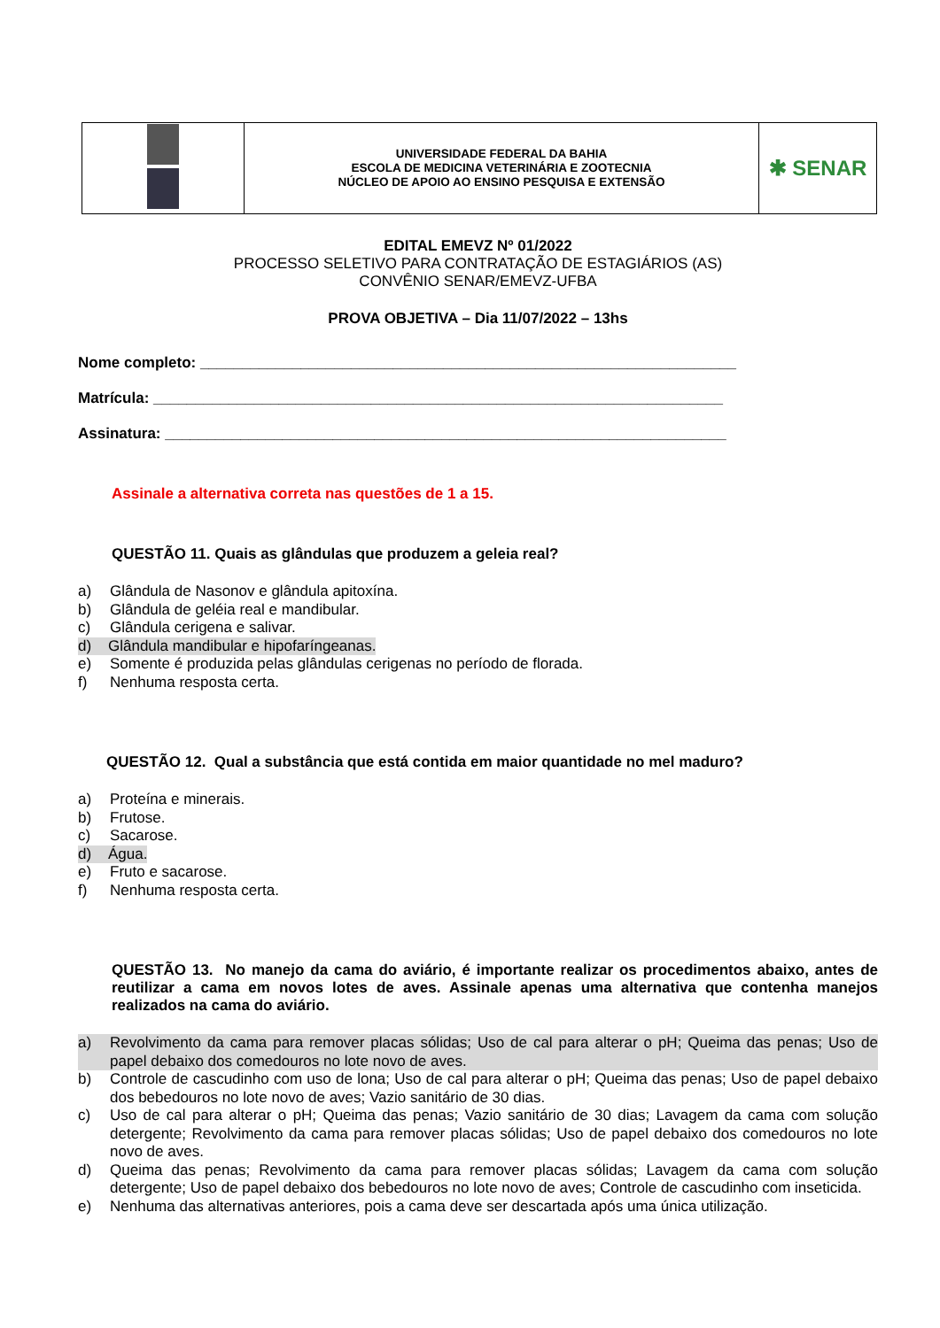| | UNIVERSIDADE FEDERAL DA BAHIA ESCOLA DE MEDICINA VETERINÁRIA E ZOOTECNIA NÚCLEO DE APOIO AO ENSINO PESQUISA E EXTENSÃO | ✱ SENAR |
EDITAL EMEVZ Nº 01/2022
PROCESSO SELETIVO PARA CONTRATAÇÃO DE ESTAGIÁRIOS (AS)
CONVÊNIO SENAR/EMEVZ-UFBA
PROVA OBJETIVA – Dia 11/07/2022 – 13hs
Nome completo: ________________________________________________________________
Matrícula: ____________________________________________________________________
Assinatura: ___________________________________________________________________
Assinale a alternativa correta nas questões de 1 a 15.
QUESTÃO 11. Quais as glândulas que produzem a geleia real?
a) Glândula de Nasonov e glândula apitoxína.
b) Glândula de geléia real e mandibular.
c) Glândula cerigena e salivar.
d) Glândula mandibular e hipofaríngeanas.
e) Somente é produzida pelas glândulas cerigenas no período de florada.
f) Nenhuma resposta certa.
QUESTÃO 12. Qual a substância que está contida em maior quantidade no mel maduro?
a) Proteína e minerais.
b) Frutose.
c) Sacarose.
d) Água.
e) Fruto e sacarose.
f) Nenhuma resposta certa.
QUESTÃO 13. No manejo da cama do aviário, é importante realizar os procedimentos abaixo, antes de reutilizar a cama em novos lotes de aves. Assinale apenas uma alternativa que contenha manejos realizados na cama do aviário.
a) Revolvimento da cama para remover placas sólidas; Uso de cal para alterar o pH; Queima das penas; Uso de papel debaixo dos comedouros no lote novo de aves.
b) Controle de cascudinho com uso de lona; Uso de cal para alterar o pH; Queima das penas; Uso de papel debaixo dos bebedouros no lote novo de aves; Vazio sanitário de 30 dias.
c) Uso de cal para alterar o pH; Queima das penas; Vazio sanitário de 30 dias; Lavagem da cama com solução detergente; Revolvimento da cama para remover placas sólidas; Uso de papel debaixo dos comedouros no lote novo de aves.
d) Queima das penas; Revolvimento da cama para remover placas sólidas; Lavagem da cama com solução detergente; Uso de papel debaixo dos bebedouros no lote novo de aves; Controle de cascudinho com inseticida.
e) Nenhuma das alternativas anteriores, pois a cama deve ser descartada após uma única utilização.